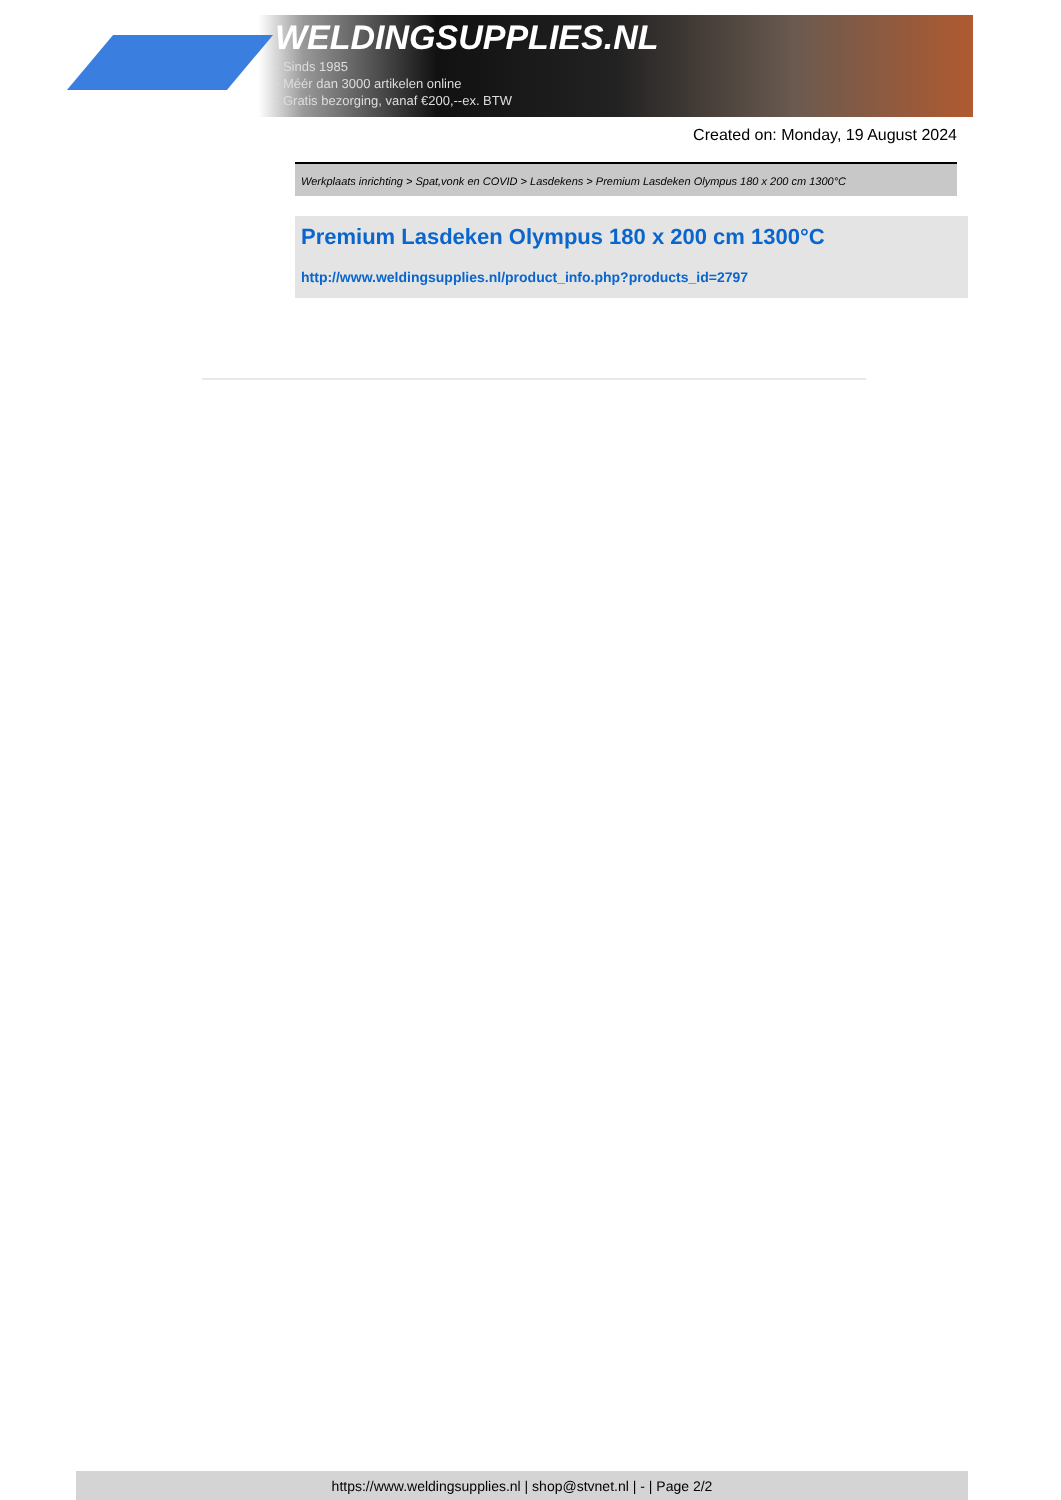WELDINGSUPPLIES.NL
- Sinds 1985
- Méér dan 3000 artikelen online
- Gratis bezorging, vanaf €200,--ex. BTW
Created on: Monday, 19 August 2024
Werkplaats inrichting > Spat,vonk en COVID > Lasdekens > Premium Lasdeken Olympus 180 x 200 cm 1300°C
Premium Lasdeken Olympus 180 x 200 cm 1300°C
http://www.weldingsupplies.nl/product_info.php?products_id=2797
https://www.weldingsupplies.nl | shop@stvnet.nl | - | Page 2/2